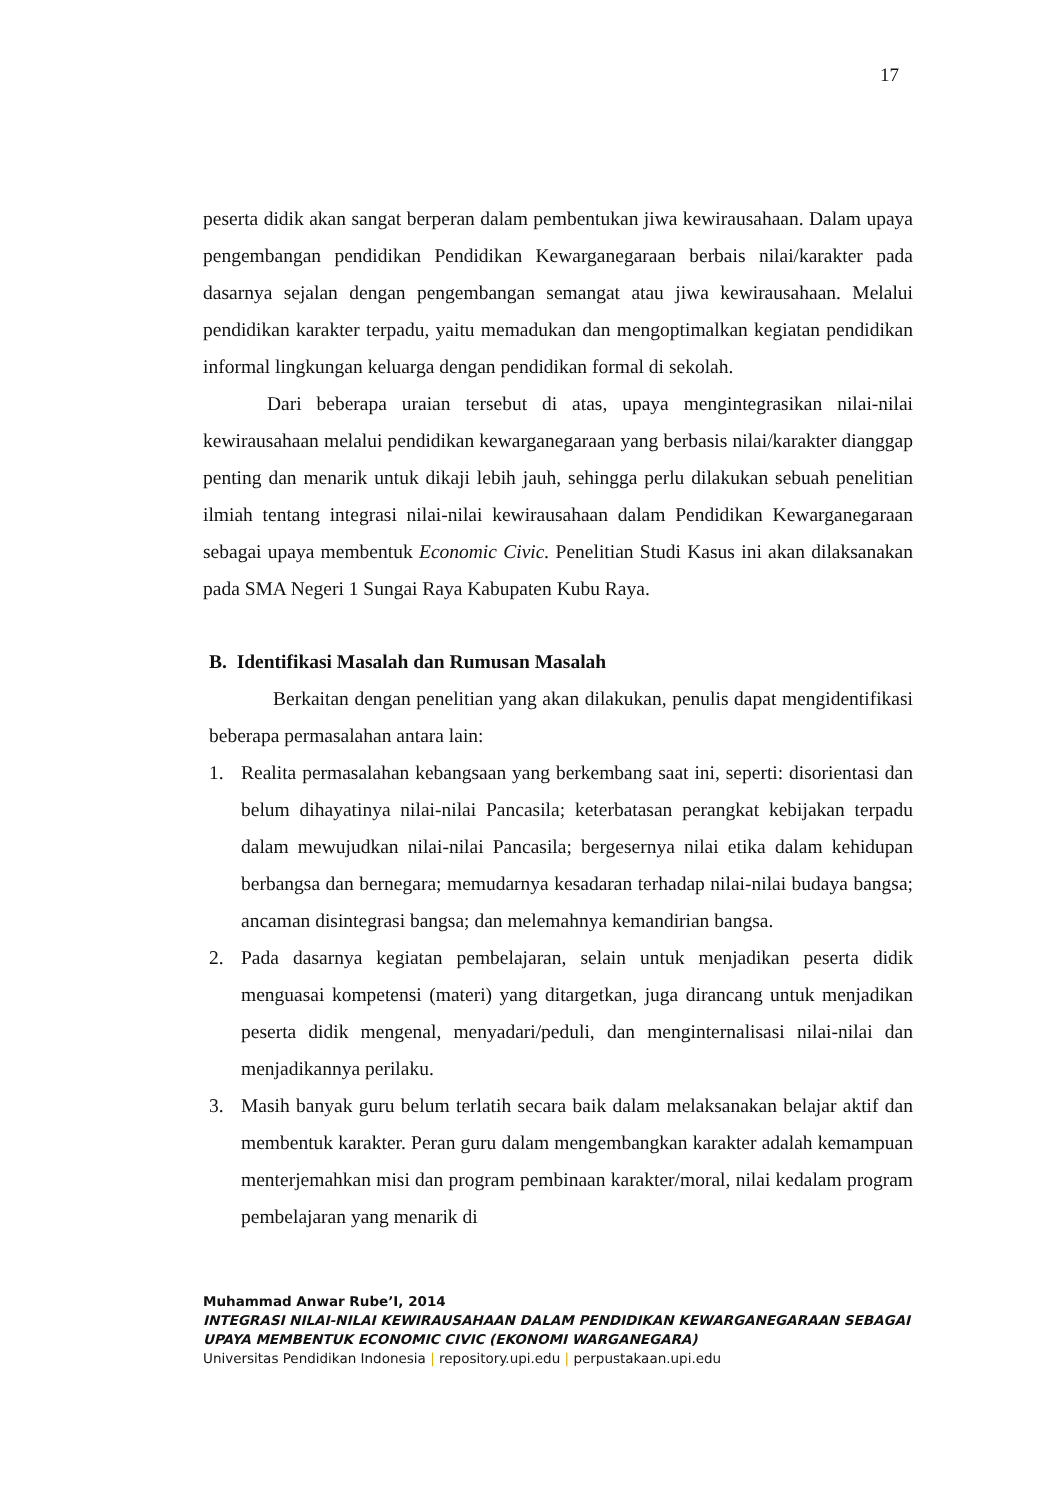17
peserta didik akan sangat berperan dalam pembentukan jiwa kewirausahaan. Dalam upaya pengembangan pendidikan Pendidikan Kewarganegaraan berbais nilai/karakter pada dasarnya sejalan dengan pengembangan semangat atau jiwa kewirausahaan. Melalui pendidikan karakter terpadu, yaitu memadukan dan mengoptimalkan kegiatan pendidikan informal lingkungan keluarga dengan pendidikan formal di sekolah.
Dari beberapa uraian tersebut di atas, upaya mengintegrasikan nilai-nilai kewirausahaan melalui pendidikan kewarganegaraan yang berbasis nilai/karakter dianggap penting dan menarik untuk dikaji lebih jauh, sehingga perlu dilakukan sebuah penelitian ilmiah tentang integrasi nilai-nilai kewirausahaan dalam Pendidikan Kewarganegaraan sebagai upaya membentuk Economic Civic. Penelitian Studi Kasus ini akan dilaksanakan pada SMA Negeri 1 Sungai Raya Kabupaten Kubu Raya.
B. Identifikasi Masalah dan Rumusan Masalah
Berkaitan dengan penelitian yang akan dilakukan, penulis dapat mengidentifikasi beberapa permasalahan antara lain:
1. Realita permasalahan kebangsaan yang berkembang saat ini, seperti: disorientasi dan belum dihayatinya nilai-nilai Pancasila; keterbatasan perangkat kebijakan terpadu dalam mewujudkan nilai-nilai Pancasila; bergesernya nilai etika dalam kehidupan berbangsa dan bernegara; memudarnya kesadaran terhadap nilai-nilai budaya bangsa; ancaman disintegrasi bangsa; dan melemahnya kemandirian bangsa.
2. Pada dasarnya kegiatan pembelajaran, selain untuk menjadikan peserta didik menguasai kompetensi (materi) yang ditargetkan, juga dirancang untuk menjadikan peserta didik mengenal, menyadari/peduli, dan menginternalisasi nilai-nilai dan menjadikannya perilaku.
3. Masih banyak guru belum terlatih secara baik dalam melaksanakan belajar aktif dan membentuk karakter. Peran guru dalam mengembangkan karakter adalah kemampuan menterjemahkan misi dan program pembinaan karakter/moral, nilai kedalam program pembelajaran yang menarik di
Muhammad Anwar Rube’I, 2014
INTEGRASI NILAI-NILAI KEWIRAUSAHAAN DALAM PENDIDIKAN KEWARGANEGARAAN SEBAGAI UPAYA MEMBENTUK ECONOMIC CIVIC (EKONOMI WARGANEGARA)
Universitas Pendidikan Indonesia | repository.upi.edu | perpustakaan.upi.edu